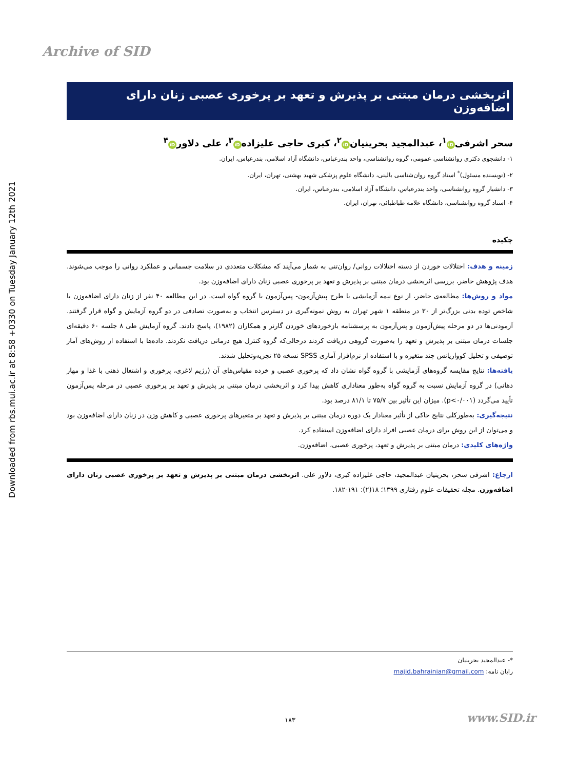Archive of SID
Downloaded from rbs.mui.ac.ir at 8:58 +0330 on Tuesday January 12th 2021
اثربخشی درمان مبتنی بر پذیرش و تعهد بر پرخوری عصبی زنان دارای اضافه‌وزن
سحر اشرفی iD<sup>۱</sup>، عبدالمجید بحرینیان iD<sup>۲</sup>، کبری حاجی علیزاده iD<sup>۳</sup>، علی دلاور iD<sup>۴</sup>
۱- دانشجوی دکتری روانشناسی عمومی، گروه روانشناسی، واحد بندرعباس، دانشگاه آزاد اسلامی، بندرعباس، ایران.
۲- (نویسنده مسئول)<sup>*</sup> استاد گروه روان‌شناسی بالینی، دانشگاه علوم پزشکی شهید بهشتی، تهران، ایران.
۳- دانشیار گروه روانشناسی، واحد بندرعباس، دانشگاه آزاد اسلامی، بندرعباس، ایران.
۴- استاد گروه روانشناسی، دانشگاه علامه طباطبائی، تهران، ایران.
چکیده
زمینه و هدف: اختلالات خوردن از دسته اختلالات روانی/ روان‌تنی به شمار می‌آیند که مشکلات متعددی در سلامت جسمانی و عملکرد روانی را موجب می‌شوند. هدف پژوهش حاضر، بررسی اثربخشی درمان مبتنی بر پذیرش و تعهد بر پرخوری عصبی زنان دارای اضافه‌وزن بود.
مواد و روش‌ها: مطالعه‌ی حاضر، از نوع نیمه آزمایشی با طرح پیش‌آزمون- پس‌آزمون با گروه گواه است. در این مطالعه ۴۰ نفر از زنان دارای اضافه‌وزن با شاخص توده بدنی بزرگ‌تر از ۳۰ در منطقه ۱ شهر تهران به روش نمونه‌گیری در دسترس انتخاب و به‌صورت تصادفی در دو گروه آزمایش و گواه قرار گرفتند. آزمودنی‌ها در دو مرحله پیش‌آزمون و پس‌آزمون به پرسشنامه بازخوردهای خوردن گارنر و همکاران (۱۹۸۲)، پاسخ دادند. گروه آزمایش طی ۸ جلسه ۶۰ دقیقه‌ای جلسات درمان مبتنی بر پذیرش و تعهد را به‌صورت گروهی دریافت کردند درحالی‌که گروه کنترل هیچ درمانی دریافت نکردند. داده‌ها با استفاده از روش‌های آمار توصیفی و تحلیل کوواریانس چند متغیره و با استفاده از نرم‌افزار آماری SPSS نسخه ۲۵ تجزیه‌وتحلیل شدند.
یافته‌ها: نتایج مقایسه گروه‌های آزمایشی با گروه گواه نشان داد که پرخوری عصبی و خرده مقیاس‌های آن (رژیم لاغری، پرخوری و اشتغال ذهنی با غذا و مهار دهانی) در گروه آزمایش نسبت به گروه گواه به‌طور معناداری کاهش پیدا کرد و اثربخشی درمان مبتنی بر پذیرش و تعهد بر پرخوری عصبی در مرحله پس‌آزمون تأیید می‌گردد (p<۰/۰۰۱). میزان این تأثیر بین ۷۵/۷ تا ۸۱/۱ درصد بود.
نتیجه‌گیری: به‌طورکلی نتایج حاکی از تأثیر معنادار یک دوره درمان مبتنی بر پذیرش و تعهد بر متغیرهای پرخوری عصبی و کاهش وزن در زنان دارای اضافه‌وزن بود و می‌توان از این روش برای درمان عصبی افراد دارای اضافه‌وزن استفاده کرد.
واژه‌های کلیدی: درمان مبتنی بر پذیرش و تعهد، پرخوری عصبی، اضافه‌وزن.
ارجاع: اشرفی سحر، بحرینیان عبدالمجید، حاجی علیزاده کبری، دلاور علی. اثربخشی درمان مبتنی بر پذیرش و تعهد بر پرخوری عصبی زنان دارای اضافه‌وزن. مجله تحقیقات علوم رفتاری ۱۳۹۹؛ ۱۸(۲): ۱۹۱-۱۸۲.
*- عبدالمجید بحرینیان
رایان نامه: majid.bahrainian@gmail.com
۱۸۳ www.SID.ir